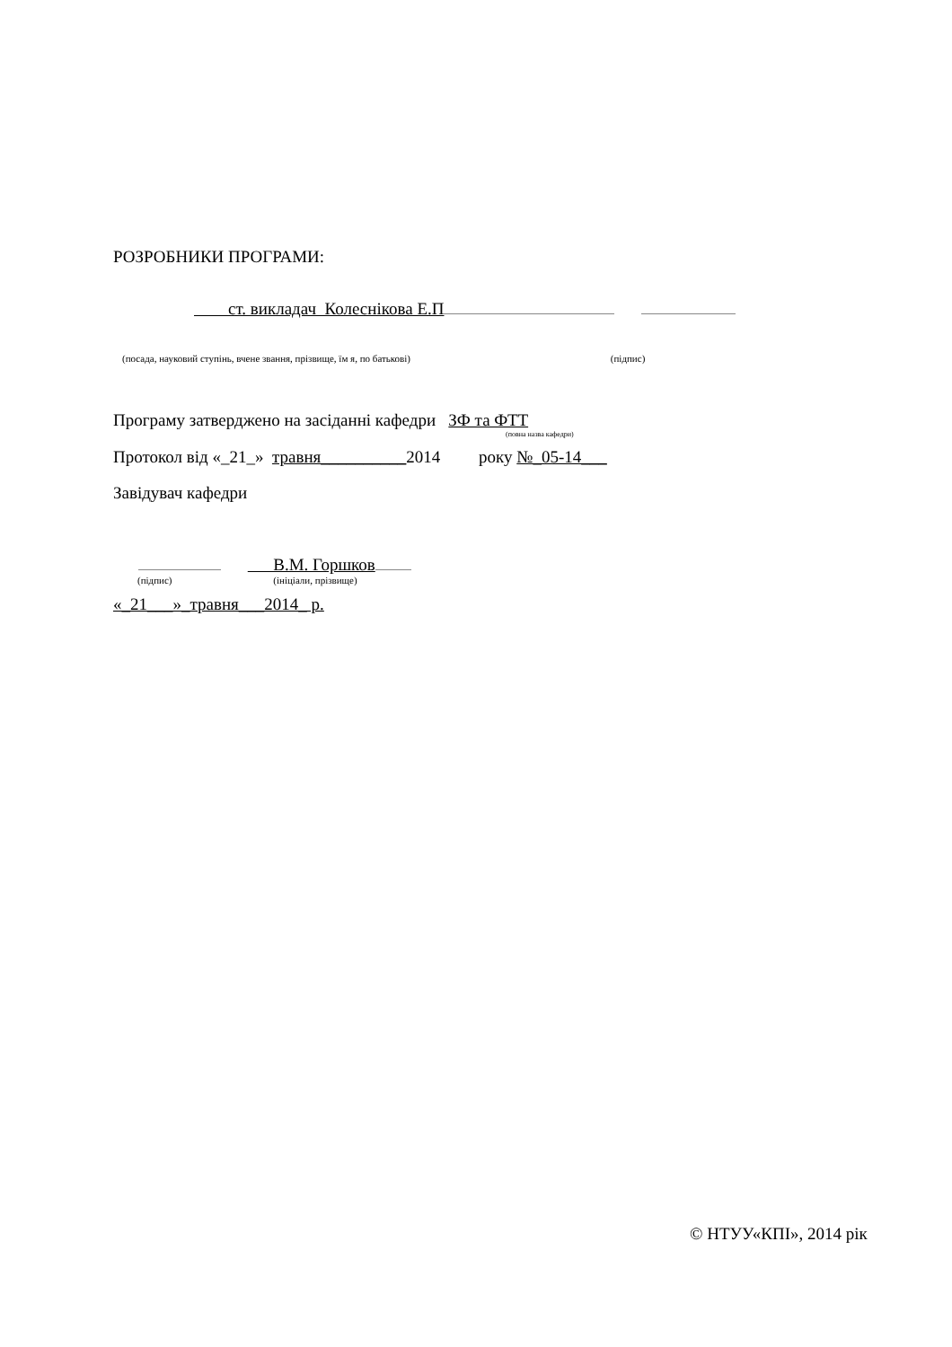РОЗРОБНИКИ ПРОГРАМИ:
ст. викладач Колеснікова Е.П
(посада, науковий ступінь, вчене звання, прізвище, їм я, по батькові) (підпис)
Програму затверджено на засіданні кафедри ЗФ та ФТТ
(повна назва кафедри)
Протокол від «_21_» травня__________2014 року №_05-14___
Завідувач кафедри
В.М. Горшков
(підпис) (ініціали, прізвище)
«_21___»_травня___2014_ р.
© НТУУ«КПІ», 2014 рік